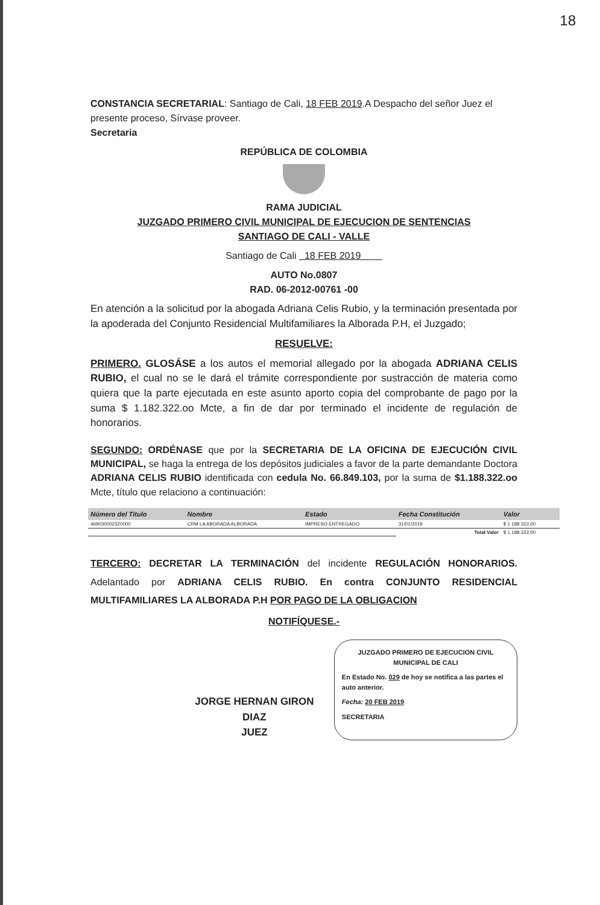18
CONSTANCIA SECRETARIAL: Santiago de Cali, 18 FEB 2019.A Despacho del señor Juez el presente proceso, Sírvase proveer.
Secretaria
REPÚBLICA DE COLOMBIA
RAMA JUDICIAL
JUZGADO PRIMERO CIVIL MUNICIPAL DE EJECUCION DE SENTENCIAS
SANTIAGO DE CALI - VALLE
Santiago de Cali 18 FEB 2019
AUTO No.0807
RAD. 06-2012-00761 -00
En atención a la solicitud por la abogada Adriana Celis Rubio, y la terminación presentada por la apoderada del Conjunto Residencial Multifamiliares la Alborada P.H, el Juzgado;
RESUELVE:
PRIMERO. GLOSÁSE a los autos el memorial allegado por la abogada ADRIANA CELIS RUBIO, el cual no se le dará el trámite correspondiente por sustracción de materia como quiera que la parte ejecutada en este asunto aporto copia del comprobante de pago por la suma $ 1.182.322.oo Mcte, a fin de dar por terminado el incidente de regulación de honorarios.
SEGUNDO: ORDÉNASE que por la SECRETARIA DE LA OFICINA DE EJECUCIÓN CIVIL MUNICIPAL, se haga la entrega de los depósitos judiciales a favor de la parte demandante Doctora ADRIANA CELIS RUBIO identificada con cedula No. 66.849.103, por la suma de $1.188.322.oo Mcte, título que relaciono a continuación:
| Número del Título | Nombre | Estado | Fecha Constitución | Valor |
| --- | --- | --- | --- | --- |
| 469030002320000 | CRM LA ABORADA ALBORADA | IMPRESO ENTREGADO | 31/01/2019 | $ 1 188 322,00 |
| | | | Total Valor | $ 1.188.322,00 |
TERCERO: DECRETAR LA TERMINACIÓN del incidente REGULACIÓN HONORARIOS. Adelantado por ADRIANA CELIS RUBIO. En contra CONJUNTO RESIDENCIAL MULTIFAMILIARES LA ALBORADA P.H POR PAGO DE LA OBLIGACION
NOTIFÍQUESE.-
JORGE HERNAN GIRON DIAZ
JUEZ
JUZGADO PRIMERO DE EJECUCION CIVIL MUNICIPAL DE CALI
En Estado No. 029 de hoy se notifica a las partes el auto anterior.
Fecha: 20 FEB 2019
SECRETARIA